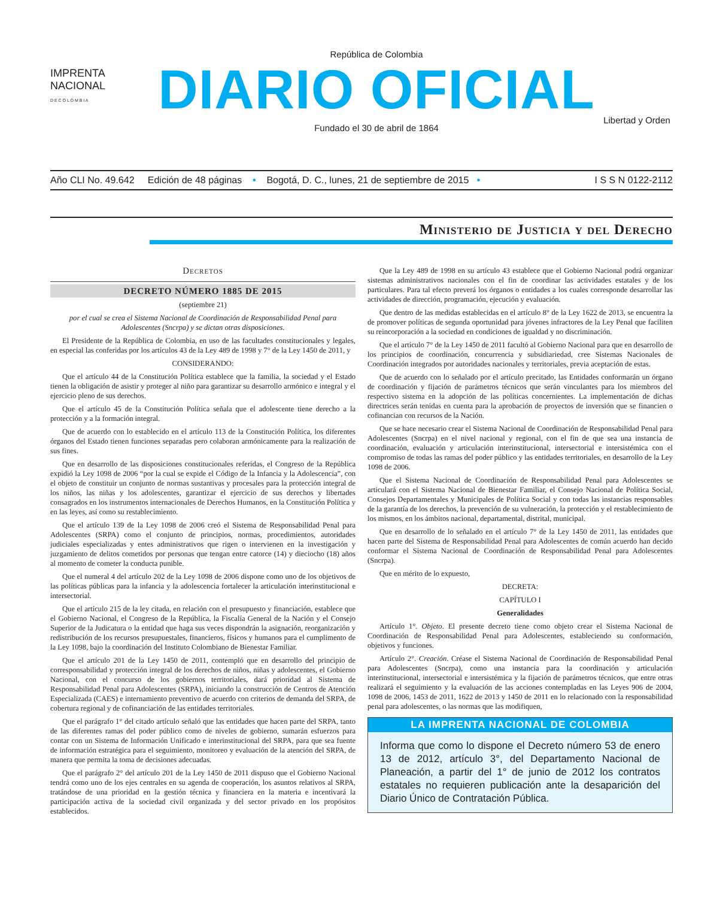IMPRENTA
NACIONAL
D E C O L O M B I A
República de Colombia
DIARIO OFICIAL
Fundado el 30 de abril de 1864
Libertad y Orden
Año CLI No. 49.642 Edición de 48 páginas • Bogotá, D. C., lunes, 21 de septiembre de 2015 • I S S N 0122-2112
Ministerio de Justicia y del Derecho
Decretos
DECRETO NÚMERO 1885 DE 2015
(septiembre 21)
por el cual se crea el Sistema Nacional de Coordinación de Responsabilidad Penal para Adolescentes (Sncrpa) y se dictan otras disposiciones.
El Presidente de la República de Colombia, en uso de las facultades constitucionales y legales, en especial las conferidas por los artículos 43 de la Ley 489 de 1998 y 7° de la Ley 1450 de 2011, y
CONSIDERANDO:
Que el artículo 44 de la Constitución Política establece que la familia, la sociedad y el Estado tienen la obligación de asistir y proteger al niño para garantizar su desarrollo armónico e integral y el ejercicio pleno de sus derechos.
Que el artículo 45 de la Constitución Política señala que el adolescente tiene derecho a la protección y a la formación integral.
Que de acuerdo con lo establecido en el artículo 113 de la Constitución Política, los diferentes órganos del Estado tienen funciones separadas pero colaboran armónicamente para la realización de sus fines.
Que en desarrollo de las disposiciones constitucionales referidas, el Congreso de la República expidió la Ley 1098 de 2006 “por la cual se expide el Código de la Infancia y la Adolescencia”, con el objeto de constituir un conjunto de normas sustantivas y procesales para la protección integral de los niños, las niñas y los adolescentes, garantizar el ejercicio de sus derechos y libertades consagrados en los instrumentos internacionales de Derechos Humanos, en la Constitución Política y en las leyes, así como su restablecimiento.
Que el artículo 139 de la Ley 1098 de 2006 creó el Sistema de Responsabilidad Penal para Adolescentes (SRPA) como el conjunto de principios, normas, procedimientos, autoridades judiciales especializadas y entes administrativos que rigen o intervienen en la investigación y juzgamiento de delitos cometidos por personas que tengan entre catorce (14) y dieciocho (18) años al momento de cometer la conducta punible.
Que el numeral 4 del artículo 202 de la Ley 1098 de 2006 dispone como uno de los objetivos de las políticas públicas para la infancia y la adolescencia fortalecer la articulación interinstitucional e intersectorial.
Que el artículo 215 de la ley citada, en relación con el presupuesto y financiación, establece que el Gobierno Nacional, el Congreso de la República, la Fiscalía General de la Nación y el Consejo Superior de la Judicatura o la entidad que haga sus veces dispondrán la asignación, reorganización y redistribución de los recursos presupuestales, financieros, físicos y humanos para el cumplimento de la Ley 1098, bajo la coordinación del Instituto Colombiano de Bienestar Familiar.
Que el artículo 201 de la Ley 1450 de 2011, contempló que en desarrollo del principio de corresponsabilidad y protección integral de los derechos de niños, niñas y adolescentes, el Gobierno Nacional, con el concurso de los gobiernos territoriales, dará prioridad al Sistema de Responsabilidad Penal para Adolescentes (SRPA), iniciando la construcción de Centros de Atención Especializada (CAES) e internamiento preventivo de acuerdo con criterios de demanda del SRPA, de cobertura regional y de cofinanciación de las entidades territoriales.
Que el parágrafo 1° del citado artículo señaló que las entidades que hacen parte del SRPA, tanto de las diferentes ramas del poder público como de niveles de gobierno, sumarán esfuerzos para contar con un Sistema de Información Unificado e interinstitucional del SRPA, para que sea fuente de información estratégica para el seguimiento, monitoreo y evaluación de la atención del SRPA, de manera que permita la toma de decisiones adecuadas.
Que el parágrafo 2° del artículo 201 de la Ley 1450 de 2011 dispuso que el Gobierno Nacional tendrá como uno de los ejes centrales en su agenda de cooperación, los asuntos relativos al SRPA, tratándose de una prioridad en la gestión técnica y financiera en la materia e incentivará la participación activa de la sociedad civil organizada y del sector privado en los propósitos establecidos.
Que la Ley 489 de 1998 en su artículo 43 establece que el Gobierno Nacional podrá organizar sistemas administrativos nacionales con el fin de coordinar las actividades estatales y de los particulares. Para tal efecto preverá los órganos o entidades a los cuales corresponde desarrollar las actividades de dirección, programación, ejecución y evaluación.
Que dentro de las medidas establecidas en el artículo 8° de la Ley 1622 de 2013, se encuentra la de promover políticas de segunda oportunidad para jóvenes infractores de la Ley Penal que faciliten su reincorporación a la sociedad en condiciones de igualdad y no discriminación.
Que el artículo 7° de la Ley 1450 de 2011 facultó al Gobierno Nacional para que en desarrollo de los principios de coordinación, concurrencia y subsidiariedad, cree Sistemas Nacionales de Coordinación integrados por autoridades nacionales y territoriales, previa aceptación de estas.
Que de acuerdo con lo señalado por el artículo precitado, las Entidades conformarán un órgano de coordinación y fijación de parámetros técnicos que serán vinculantes para los miembros del respectivo sistema en la adopción de las políticas concernientes. La implementación de dichas directrices serán tenidas en cuenta para la aprobación de proyectos de inversión que se financien o cofinancian con recursos de la Nación.
Que se hace necesario crear el Sistema Nacional de Coordinación de Responsabilidad Penal para Adolescentes (Sncrpa) en el nivel nacional y regional, con el fin de que sea una instancia de coordinación, evaluación y articulación interinstitucional, intersectorial e intersistémica con el compromiso de todas las ramas del poder público y las entidades territoriales, en desarrollo de la Ley 1098 de 2006.
Que el Sistema Nacional de Coordinación de Responsabilidad Penal para Adolescentes se articulará con el Sistema Nacional de Bienestar Familiar, el Consejo Nacional de Política Social, Consejos Departamentales y Municipales de Política Social y con todas las instancias responsables de la garantía de los derechos, la prevención de su vulneración, la protección y el restablecimiento de los mismos, en los ámbitos nacional, departamental, distrital, municipal.
Que en desarrollo de lo señalado en el artículo 7° de la Ley 1450 de 2011, las entidades que hacen parte del Sistema de Responsabilidad Penal para Adolescentes de común acuerdo han decido conformar el Sistema Nacional de Coordinación de Responsabilidad Penal para Adolescentes (Sncrpa).
Que en mérito de lo expuesto,
DECRETA:
CAPÍTULO I
Generalidades
Artículo 1°. Objeto. El presente decreto tiene como objeto crear el Sistema Nacional de Coordinación de Responsabilidad Penal para Adolescentes, estableciendo su conformación, objetivos y funciones.
Artículo 2°. Creación. Créase el Sistema Nacional de Coordinación de Responsabilidad Penal para Adolescentes (Sncrpa), como una instancia para la coordinación y articulación interinstitucional, intersectorial e intersistémica y la fijación de parámetros técnicos, que entre otras realizará el seguimiento y la evaluación de las acciones contempladas en las Leyes 906 de 2004, 1098 de 2006, 1453 de 2011, 1622 de 2013 y 1450 de 2011 en lo relacionado con la responsabilidad penal para adolescentes, o las normas que las modifiquen,
LA IMPRENTA NACIONAL DE COLOMBIA
Informa que como lo dispone el Decreto número 53 de enero 13 de 2012, artículo 3°, del Departamento Nacional de Planeación, a partir del 1° de junio de 2012 los contratos estatales no requieren publicación ante la desaparición del Diario Único de Contratación Pública.